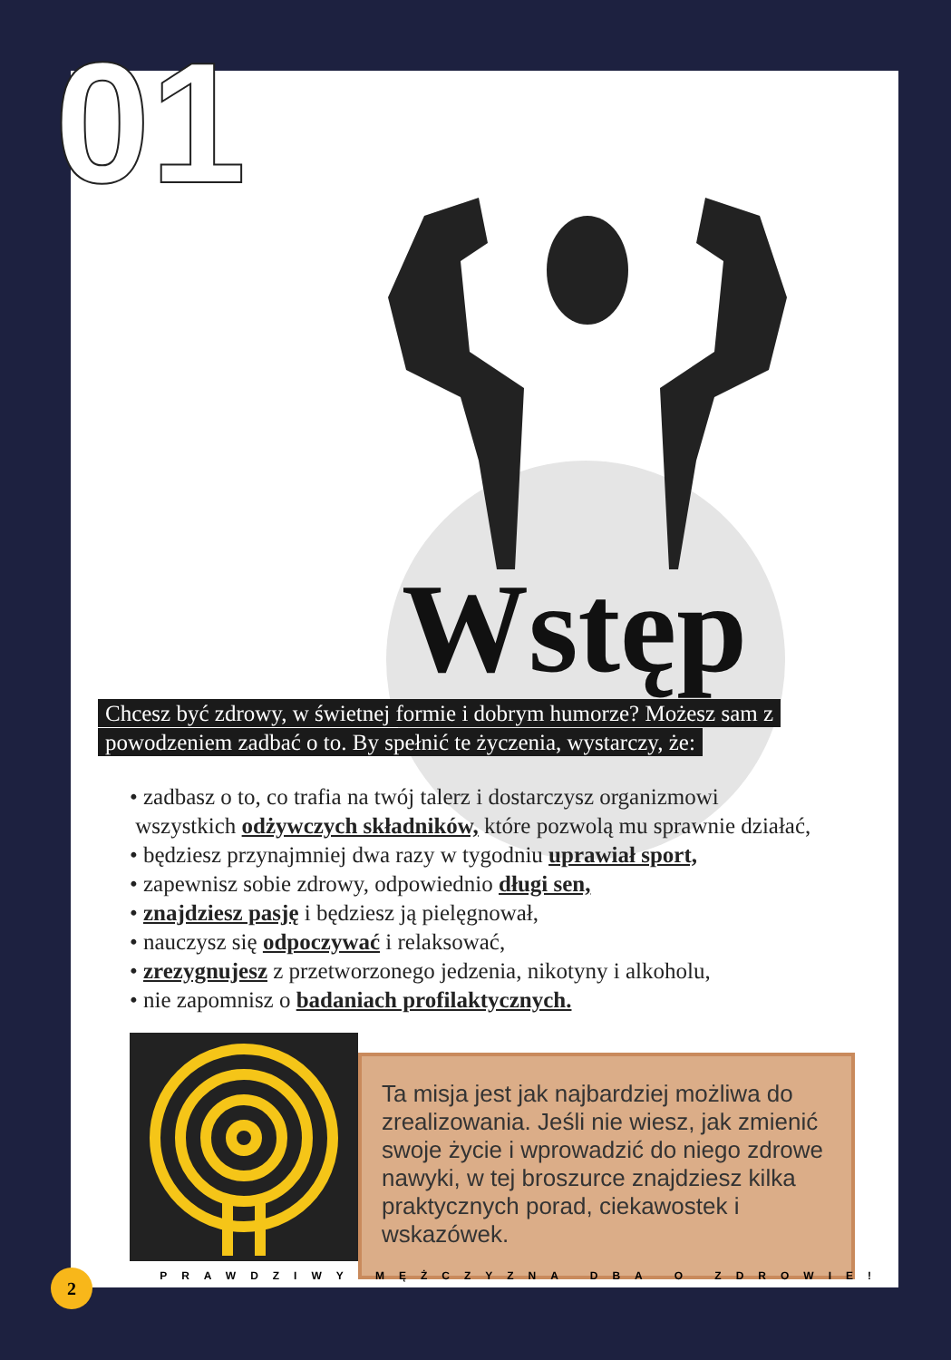Wstęp
Chcesz być zdrowy, w świetnej formie i dobrym humorze? Możesz sam z powodzeniem zadbać o to. By spełnić te życzenia, wystarczy, że:
• zadbasz o to, co trafia na twój talerz i dostarczysz organizmowi
wszystkich odżywczych składników, które pozwolą mu sprawnie działać,
• będziesz przynajmniej dwa razy w tygodniu uprawiał sport,
• zapewnisz sobie zdrowy, odpowiednio długi sen,
• znajdziesz pasję i będziesz ją pielęgnował,
• nauczysz się odpoczywać i relaksować,
• zrezygnujesz z przetworzonego jedzenia, nikotyny i alkoholu,
• nie zapomnisz o badaniach profilaktycznych.
Ta misja jest jak najbardziej możliwa do zrealizowania. Jeśli nie wiesz, jak zmienić swoje życie i wprowadzić do niego zdrowe nawyki, w tej broszurce znajdziesz kilka praktycznych porad, ciekawostek i wskazówek.
PRAWDZIWY MĘŻCZYZNA DBA O ZDROWIE!
01
2